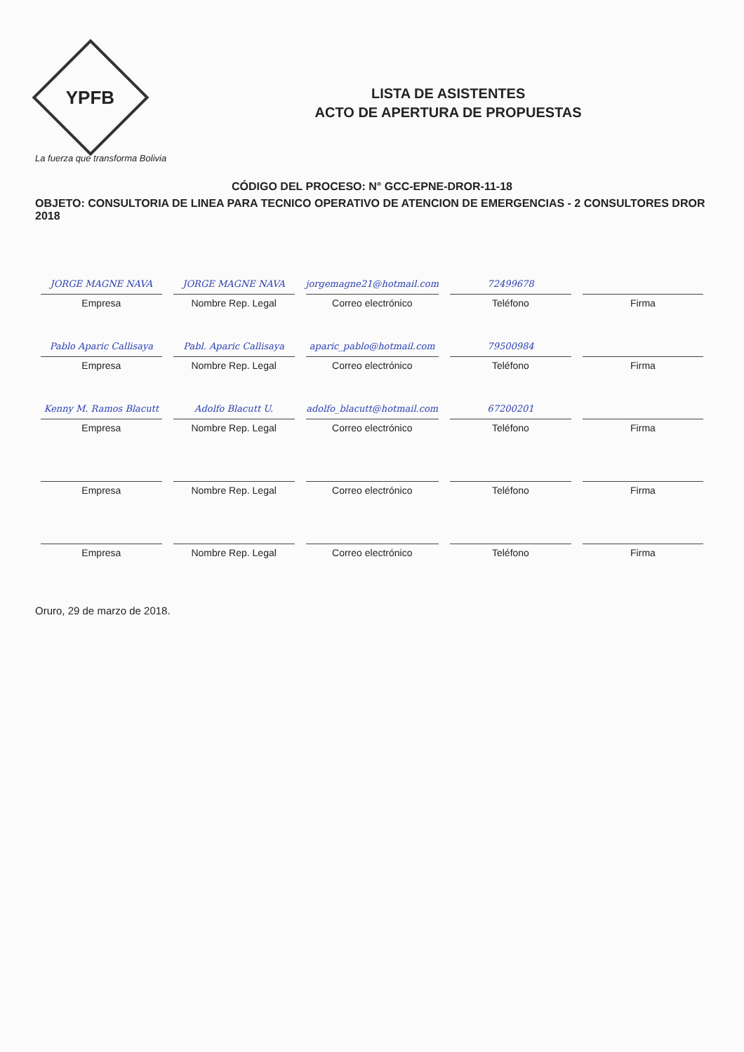YPFB
La fuerza que transforma Bolivia
LISTA DE ASISTENTES
ACTO DE APERTURA DE PROPUESTAS
CÓDIGO DEL PROCESO: N° GCC-EPNE-DROR-11-18
OBJETO: CONSULTORIA DE LINEA PARA TECNICO OPERATIVO DE ATENCION DE EMERGENCIAS - 2 CONSULTORES DROR 2018
| JORGE MAGNE NAVA Empresa | JORGE MAGNE NAVA Nombre Rep. Legal | jorgemagne21@hotmail.com Correo electrónico | 72499678 Teléfono | Firma |
| Pablo Aparic Callisaya Empresa | Pabl. Aparic Callisaya Nombre Rep. Legal | aparic_pablo@hotmail.com Correo electrónico | 79500984 Teléfono | Firma |
| Kenny M. Ramos Blacutt Empresa | Adolfo Blacutt U. Nombre Rep. Legal | adolfo_blacutt@hotmail.com Correo electrónico | 67200201 Teléfono | Firma |
| Empresa | Nombre Rep. Legal | Correo electrónico | Teléfono | Firma |
| Empresa | Nombre Rep. Legal | Correo electrónico | Teléfono | Firma |
Oruro, 29 de marzo de 2018.